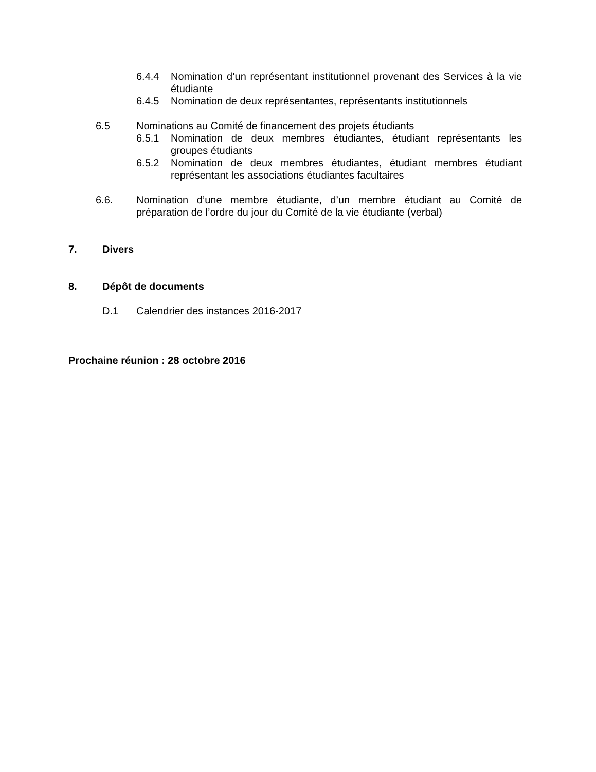6.4.4 Nomination d’un représentant institutionnel provenant des Services à la vie étudiante
6.4.5 Nomination de deux représentantes, représentants institutionnels
6.5 Nominations au Comité de financement des projets étudiants
6.5.1 Nomination de deux membres étudiantes, étudiant représentants les groupes étudiants
6.5.2 Nomination de deux membres étudiantes, étudiant membres étudiant représentant les associations étudiantes facultaires
6.6. Nomination d’une membre étudiante, d’un membre étudiant au Comité de préparation de l’ordre du jour du Comité de la vie étudiante (verbal)
7. Divers
8. Dépôt de documents
D.1 Calendrier des instances 2016-2017
Prochaine réunion : 28 octobre 2016